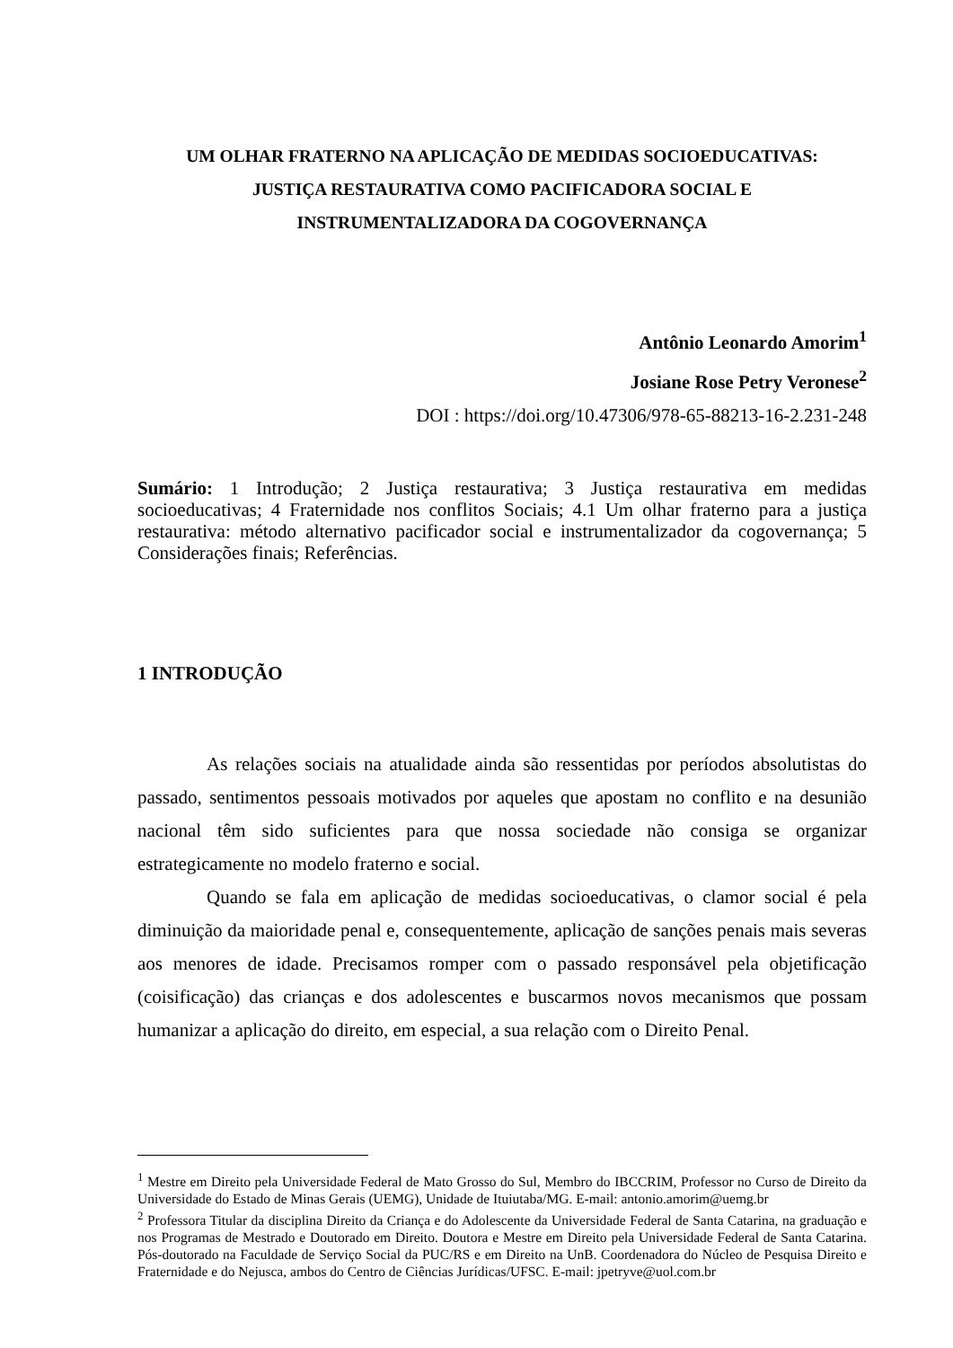UM OLHAR FRATERNO NA APLICAÇÃO DE MEDIDAS SOCIOEDUCATIVAS:
JUSTIÇA RESTAURATIVA COMO PACIFICADORA SOCIAL E
INSTRUMENTALIZADORA DA COGOVERNANÇA
Antônio Leonardo Amorim<sup>1</sup>
Josiane Rose Petry Veronese<sup>2</sup>
DOI : https://doi.org/10.47306/978-65-88213-16-2.231-248
Sumário: 1 Introdução; 2 Justiça restaurativa; 3 Justiça restaurativa em medidas socioeducativas; 4 Fraternidade nos conflitos Sociais; 4.1 Um olhar fraterno para a justiça restaurativa: método alternativo pacificador social e instrumentalizador da cogovernança; 5 Considerações finais; Referências.
1 INTRODUÇÃO
As relações sociais na atualidade ainda são ressentidas por períodos absolutistas do passado, sentimentos pessoais motivados por aqueles que apostam no conflito e na desunião nacional têm sido suficientes para que nossa sociedade não consiga se organizar estrategicamente no modelo fraterno e social.
Quando se fala em aplicação de medidas socioeducativas, o clamor social é pela diminuição da maioridade penal e, consequentemente, aplicação de sanções penais mais severas aos menores de idade. Precisamos romper com o passado responsável pela objetificação (coisificação) das crianças e dos adolescentes e buscarmos novos mecanismos que possam humanizar a aplicação do direito, em especial, a sua relação com o Direito Penal.
<sup>1</sup> Mestre em Direito pela Universidade Federal de Mato Grosso do Sul, Membro do IBCCRIM, Professor no Curso de Direito da Universidade do Estado de Minas Gerais (UEMG), Unidade de Ituiutaba/MG. E-mail: antonio.amorim@uemg.br
<sup>2</sup> Professora Titular da disciplina Direito da Criança e do Adolescente da Universidade Federal de Santa Catarina, na graduação e nos Programas de Mestrado e Doutorado em Direito. Doutora e Mestre em Direito pela Universidade Federal de Santa Catarina. Pós-doutorado na Faculdade de Serviço Social da PUC/RS e em Direito na UnB. Coordenadora do Núcleo de Pesquisa Direito e Fraternidade e do Nejusca, ambos do Centro de Ciências Jurídicas/UFSC. E-mail: jpetryve@uol.com.br